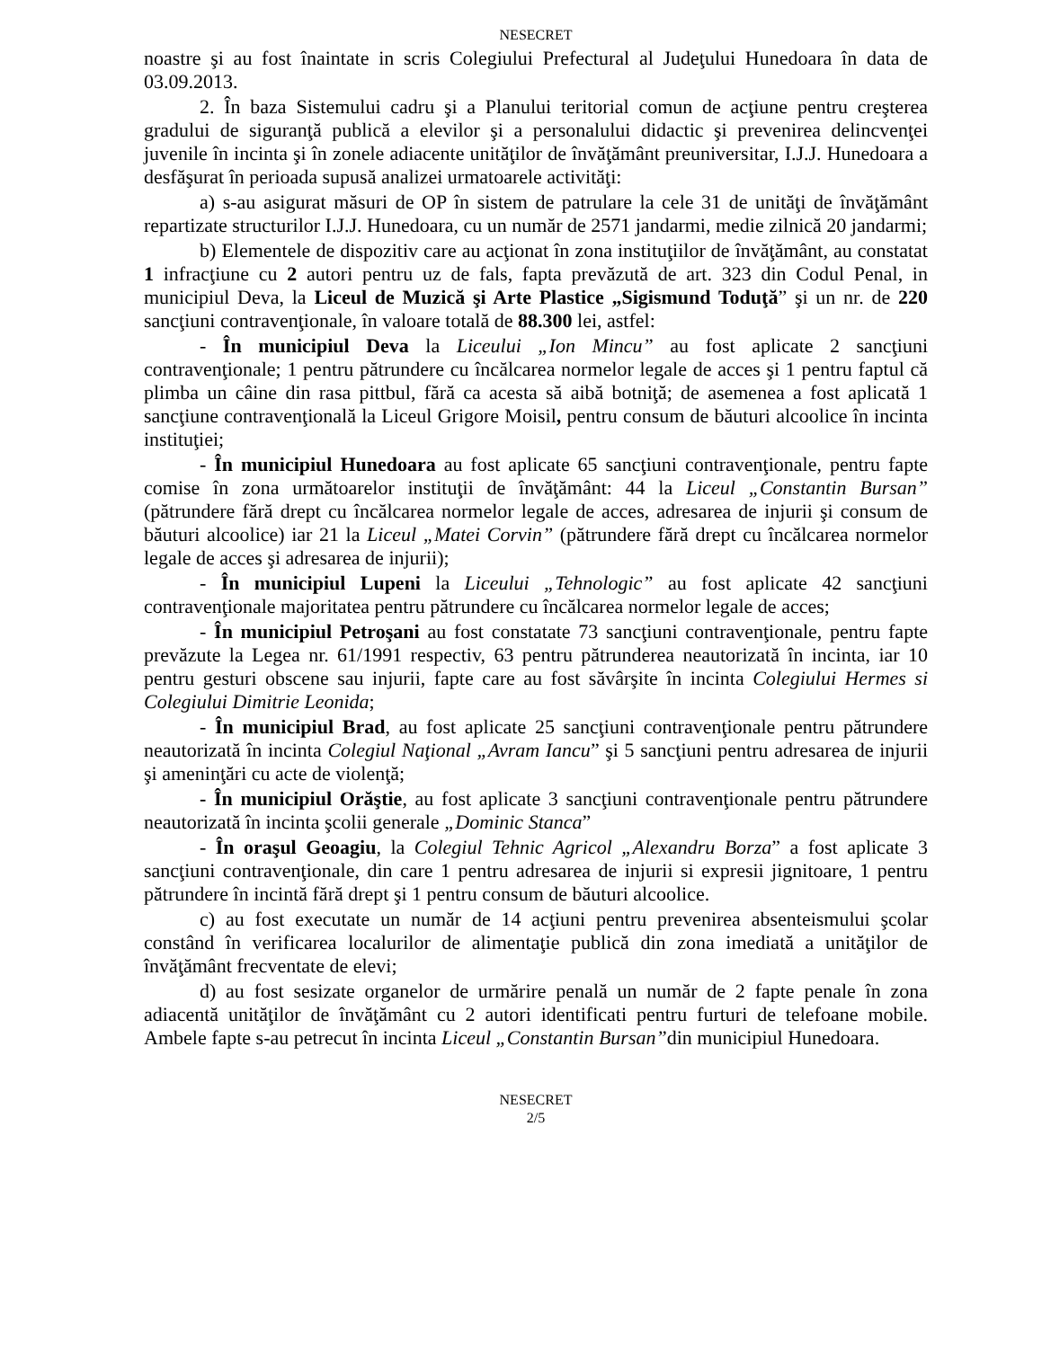NESECRET
noastre şi au fost înaintate in scris Colegiului Prefectural al Judeţului Hunedoara în data de 03.09.2013.
2. În baza Sistemului cadru şi a Planului teritorial comun de acţiune pentru creşterea gradului de siguranţă publică a elevilor şi a personalului didactic şi prevenirea delincvenţei juvenile în incinta şi în zonele adiacente unităţilor de învăţământ preuniversitar, I.J.J. Hunedoara a desfăşurat în perioada supusă analizei urmatoarele activităţi:
a) s-au asigurat măsuri de OP în sistem de patrulare la cele 31 de unităţi de învăţământ repartizate structurilor I.J.J. Hunedoara, cu un număr de 2571 jandarmi, medie zilnică 20 jandarmi;
b) Elementele de dispozitiv care au acţionat în zona instituţiilor de învăţământ, au constatat 1 infracţiune cu 2 autori pentru uz de fals, fapta prevăzută de art. 323 din Codul Penal, in municipiul Deva, la Liceul de Muzică şi Arte Plastice „Sigismund Toduţă” şi un nr. de 220 sancţiuni contravenţionale, în valoare totală de 88.300 lei, astfel:
- În municipiul Deva la Liceului „Ion Mincu” au fost aplicate 2 sancţiuni contravenţionale; 1 pentru pătrundere cu încălcarea normelor legale de acces şi 1 pentru faptul că plimba un câine din rasa pittbul, fără ca acesta să aibă botniţă; de asemenea a fost aplicată 1 sancţiune contravenţională la Liceul Grigore Moisil, pentru consum de băuturi alcoolice în incinta instituţiei;
- În municipiul Hunedoara au fost aplicate 65 sancţiuni contravenţionale, pentru fapte comise în zona următoarelor instituţii de învăţământ: 44 la Liceul „Constantin Bursan” (pătrundere fără drept cu încălcarea normelor legale de acces, adresarea de injurii şi consum de băuturi alcoolice) iar 21 la Liceul „Matei Corvin” (pătrundere fără drept cu încălcarea normelor legale de acces şi adresarea de injurii);
- În municipiul Lupeni la Liceului „Tehnologic” au fost aplicate 42 sancţiuni contravenţionale majoritatea pentru pătrundere cu încălcarea normelor legale de acces;
- În municipiul Petroşani au fost constatate 73 sancţiuni contravenţionale, pentru fapte prevăzute la Legea nr. 61/1991 respectiv, 63 pentru pătrunderea neautorizată în incinta, iar 10 pentru gesturi obscene sau injurii, fapte care au fost săvârşite în incinta Colegiului Hermes si Colegiului Dimitrie Leonida;
- În municipiul Brad, au fost aplicate 25 sancţiuni contravenţionale pentru pătrundere neautorizată în incinta Colegiul Naţional „Avram Iancu” şi 5 sancţiuni pentru adresarea de injurii şi ameninţări cu acte de violenţă;
- În municipiul Orăştie, au fost aplicate 3 sancţiuni contravenţionale pentru pătrundere neautorizată în incinta şcolii generale „Dominic Stanca”
- În oraşul Geoagiu, la Colegiul Tehnic Agricol „Alexandru Borza” a fost aplicate 3 sancţiuni contravenţionale, din care 1 pentru adresarea de injurii si expresii jignitoare, 1 pentru pătrundere în incintă fără drept şi 1 pentru consum de băuturi alcoolice.
c) au fost executate un număr de 14 acţiuni pentru prevenirea absenteismului şcolar constând în verificarea localurilor de alimentaţie publică din zona imediată a unităţilor de învăţământ frecventate de elevi;
d) au fost sesizate organelor de urmărire penală un număr de 2 fapte penale în zona adiacentă unităţilor de învăţământ cu 2 autori identificati pentru furturi de telefoane mobile. Ambele fapte s-au petrecut în incinta Liceul „Constantin Bursan”din municipiul Hunedoara.
NESECRET
2/5